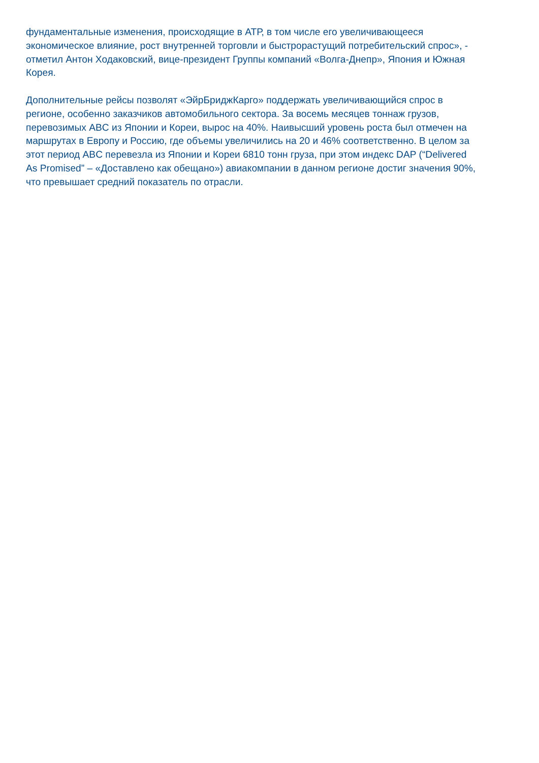фундаментальные изменения, происходящие в АТР, в том числе его увеличивающееся
экономическое влияние, рост внутренней торговли и быстрорастущий потребительский спрос», -
отметил Антон Ходаковский, вице-президент Группы компаний «Волга-Днепр», Япония и Южная
Корея.
Дополнительные рейсы позволят «ЭйрБриджКарго» поддержать увеличивающийся спрос в
регионе, особенно заказчиков автомобильного сектора. За восемь месяцев тоннаж грузов,
перевозимых ABC из Японии и Кореи, вырос на 40%. Наивысший уровень роста был отмечен на
маршрутах в Европу и Россию, где объемы увеличились на 20 и 46% соответственно. В целом за
этот период ABC перевезла из Японии и Кореи 6810 тонн груза, при этом индекс DAP (“Delivered
As Promised” – «Доставлено как обещано») авиакомпании в данном регионе достиг значения 90%,
что превышает средний показатель по отрасли.